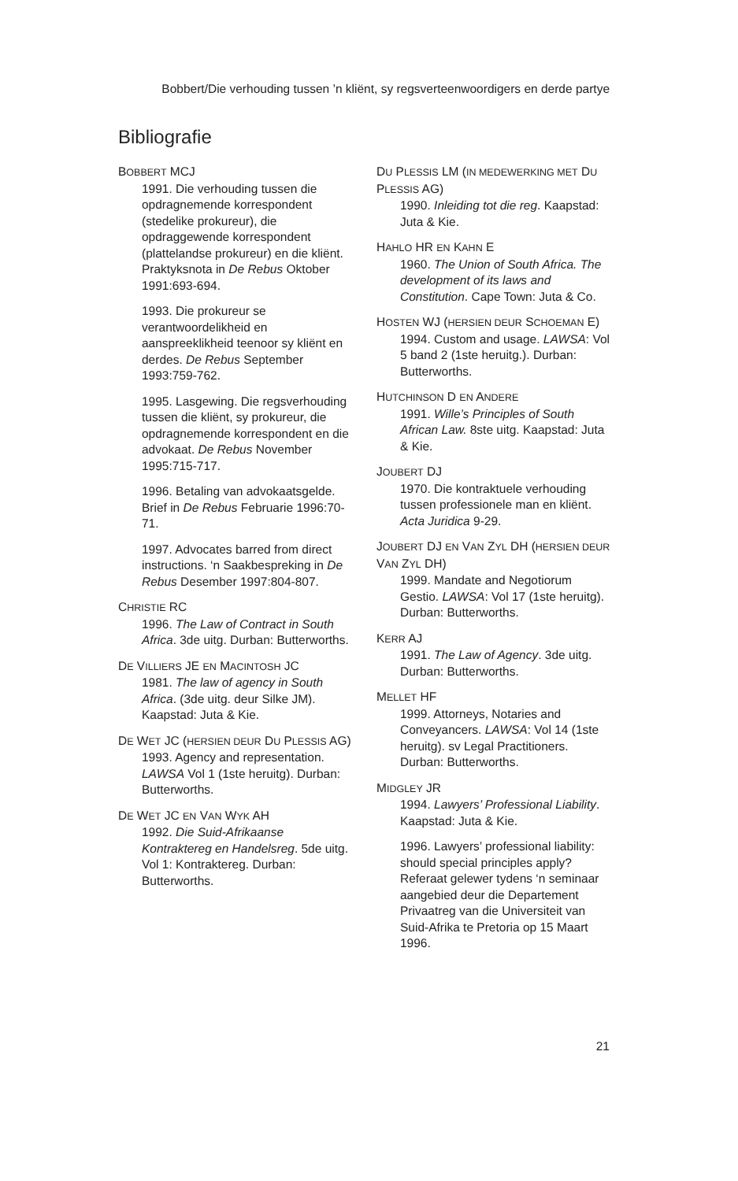Bobbert/Die verhouding tussen ’n kliënt, sy regsverteenwoordigers en derde partye
Bibliografie
BOBBERT MCJ
1991. Die verhouding tussen die opdragnemende korrespondent (stedelike prokureur), die opdraggewende korrespondent (plattelandse prokureur) en die kliënt. Praktyksnota in De Rebus Oktober 1991:693-694.
1993. Die prokureur se verantwoordelikheid en aanspreeklikheid teenoor sy kliënt en derdes. De Rebus September 1993:759-762.
1995. Lasgewing. Die regsverhouding tussen die kliënt, sy prokureur, die opdragnemende korrespondent en die advokaat. De Rebus November 1995:715-717.
1996. Betaling van advokaatsgelde. Brief in De Rebus Februarie 1996:70-71.
1997. Advocates barred from direct instructions. ‘n Saakbespreking in De Rebus Desember 1997:804-807.
CHRISTIE RC
1996. The Law of Contract in South Africa. 3de uitg. Durban: Butterworths.
DE VILLIERS JE EN MACINTOSH JC
1981. The law of agency in South Africa. (3de uitg. deur Silke JM). Kaapstad: Juta & Kie.
DE WET JC (HERSIEN DEUR DU PLESSIS AG)
1993. Agency and representation. LAWSA Vol 1 (1ste heruitg). Durban: Butterworths.
DE WET JC EN VAN WYK AH
1992. Die Suid-Afrikaanse Kontraktereg en Handelsreg. 5de uitg. Vol 1: Kontraktereg. Durban: Butterworths.
DU PLESSIS LM (IN MEDEWERKING MET DU PLESSIS AG)
1990. Inleiding tot die reg. Kaapstad: Juta & Kie.
HAHLO HR EN KAHN E
1960. The Union of South Africa. The development of its laws and Constitution. Cape Town: Juta & Co.
HOSTEN WJ (HERSIEN DEUR SCHOEMAN E)
1994. Custom and usage. LAWSA: Vol 5 band 2 (1ste heruitg.). Durban: Butterworths.
HUTCHINSON D EN ANDERE
1991. Wille’s Principles of South African Law. 8ste uitg. Kaapstad: Juta & Kie.
JOUBERT DJ
1970. Die kontraktuele verhouding tussen professionele man en kliënt. Acta Juridica 9-29.
JOUBERT DJ EN VAN ZYL DH (HERSIEN DEUR VAN ZYL DH)
1999. Mandate and Negotiorum Gestio. LAWSA: Vol 17 (1ste heruitg). Durban: Butterworths.
KERR AJ
1991. The Law of Agency. 3de uitg. Durban: Butterworths.
MELLET HF
1999. Attorneys, Notaries and Conveyancers. LAWSA: Vol 14 (1ste heruitg). sv Legal Practitioners. Durban: Butterworths.
MIDGLEY JR
1994. Lawyers’ Professional Liability. Kaapstad: Juta & Kie.
1996. Lawyers’ professional liability: should special principles apply? Referaat gelewer tydens ‘n seminaar aangebied deur die Departement Privaatreg van die Universiteit van Suid-Afrika te Pretoria op 15 Maart 1996.
21